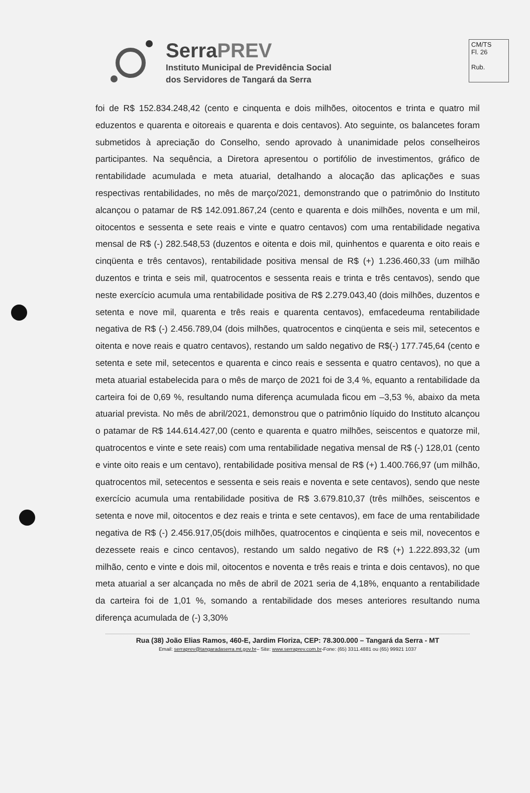CM/TS
Fl. 26
Rub.
SerraPREV
Instituto Municipal de Previdência Social
dos Servidores de Tangará da Serra
foi de R$ 152.834.248,42 (cento e cinquenta e dois milhões, oitocentos e trinta e quatro mil eduzentos e quarenta e oitoreais e quarenta e dois centavos). Ato seguinte, os balancetes foram submetidos à apreciação do Conselho, sendo aprovado à unanimidade pelos conselheiros participantes. Na sequência, a Diretora apresentou o portifólio de investimentos, gráfico de rentabilidade acumulada e meta atuarial, detalhando a alocação das aplicações e suas respectivas rentabilidades, no mês de março/2021, demonstrando que o patrimônio do Instituto alcançou o patamar de R$ 142.091.867,24 (cento e quarenta e dois milhões, noventa e um mil, oitocentos e sessenta e sete reais e vinte e quatro centavos) com uma rentabilidade negativa mensal de R$ (-) 282.548,53 (duzentos e oitenta e dois mil, quinhentos e quarenta e oito reais e cinqüenta e três centavos), rentabilidade positiva mensal de R$ (+) 1.236.460,33 (um milhão duzentos e trinta e seis mil, quatrocentos e sessenta reais e trinta e três centavos), sendo que neste exercício acumula uma rentabilidade positiva de R$ 2.279.043,40 (dois milhões, duzentos e setenta e nove mil, quarenta e três reais e quarenta centavos), emfacedeuma rentabilidade negativa de R$ (-) 2.456.789,04 (dois milhões, quatrocentos e cinqüenta e seis mil, setecentos e oitenta e nove reais e quatro centavos), restando um saldo negativo de R$(-) 177.745,64 (cento e setenta e sete mil, setecentos e quarenta e cinco reais e sessenta e quatro centavos), no que a meta atuarial estabelecida para o mês de março de 2021 foi de 3,4 %, equanto a rentabilidade da carteira foi de 0,69 %, resultando numa diferença acumulada ficou em –3,53 %, abaixo da meta atuarial prevista. No mês de abril/2021, demonstrou que o patrimônio líquido do Instituto alcançou o patamar de R$ 144.614.427,00 (cento e quarenta e quatro milhões, seiscentos e quatorze mil, quatrocentos e vinte e sete reais) com uma rentabilidade negativa mensal de R$ (-) 128,01 (cento e vinte oito reais e um centavo), rentabilidade positiva mensal de R$ (+) 1.400.766,97 (um milhão, quatrocentos mil, setecentos e sessenta e seis reais e noventa e sete centavos), sendo que neste exercício acumula uma rentabilidade positiva de R$ 3.679.810,37 (três milhões, seiscentos e setenta e nove mil, oitocentos e dez reais e trinta e sete centavos), em face de uma rentabilidade negativa de R$ (-) 2.456.917,05(dois milhões, quatrocentos e cinqüenta e seis mil, novecentos e dezessete reais e cinco centavos), restando um saldo negativo de R$ (+) 1.222.893,32 (um milhão, cento e vinte e dois mil, oitocentos e noventa e três reais e trinta e dois centavos), no que meta atuarial a ser alcançada no mês de abril de 2021 seria de 4,18%, enquanto a rentabilidade da carteira foi de 1,01 %, somando a rentabilidade dos meses anteriores resultando numa diferença acumulada de (-) 3,30%
Rua (38) João Elias Ramos, 460-E, Jardim Floriza, CEP: 78.300.000 – Tangará da Serra - MT
Email: serraprev@tangaradaserra.mt.gov.br– Site: www.serraprev.com.br-Fone: (65) 3311.4881 ou (65) 99921 1037